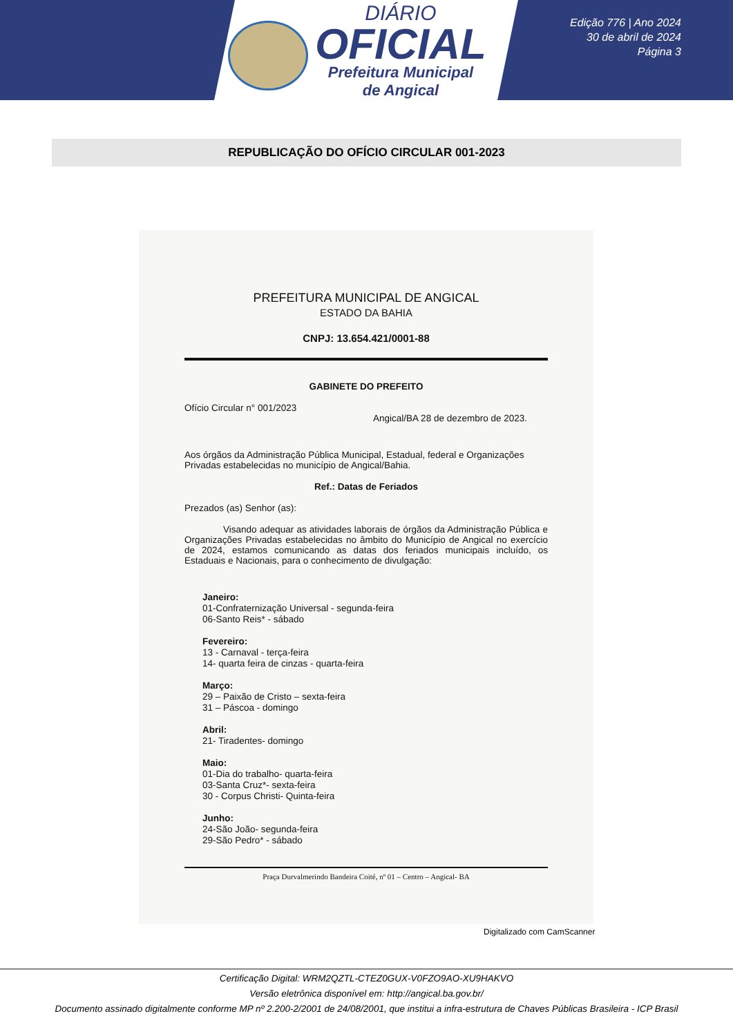DIÁRIO
OFICIAL
Prefeitura Municipal
de Angical
Edição 776 | Ano 2024
30 de abril de 2024
Página 3
REPUBLICAÇÃO DO OFÍCIO CIRCULAR 001-2023
PREFEITURA MUNICIPAL DE ANGICAL
ESTADO DA BAHIA
CNPJ: 13.654.421/0001-88
GABINETE DO PREFEITO
Ofício Circular n° 001/2023
Angical/BA 28 de dezembro de 2023.
Aos órgãos da Administração Pública Municipal, Estadual, federal e Organizações Privadas estabelecidas no município de Angical/Bahia.
Ref.: Datas de Feriados
Prezados (as) Senhor (as):
Visando adequar as atividades laborais de órgãos da Administração Pública e Organizações Privadas estabelecidas no âmbito do Município de Angical no exercício de 2024, estamos comunicando as datas dos feriados municipais incluído, os Estaduais e Nacionais, para o conhecimento de divulgação:
Janeiro:
01-Confraternização Universal - segunda-feira
06-Santo Reis* - sábado
Fevereiro:
13 - Carnaval - terça-feira
14- quarta feira de cinzas - quarta-feira
Março:
29 – Paixão de Cristo – sexta-feira
31 – Páscoa - domingo
Abril:
21- Tiradentes- domingo
Maio:
01-Dia do trabalho- quarta-feira
03-Santa Cruz*- sexta-feira
30 - Corpus Christi- Quinta-feira
Junho:
24-São João- segunda-feira
29-São Pedro* - sábado
Praça Durvalmerindo Bandeira Coité, nº 01 – Centro – Angical- BA
Digitalizado com CamScanner
Certificação Digital: WRM2QZTL-CTEZ0GUX-V0FZO9AO-XU9HAKVO
Versão eletrônica disponível em: http://angical.ba.gov.br/
Documento assinado digitalmente conforme MP nº 2.200-2/2001 de 24/08/2001, que institui a infra-estrutura de Chaves Públicas Brasileira - ICP Brasil